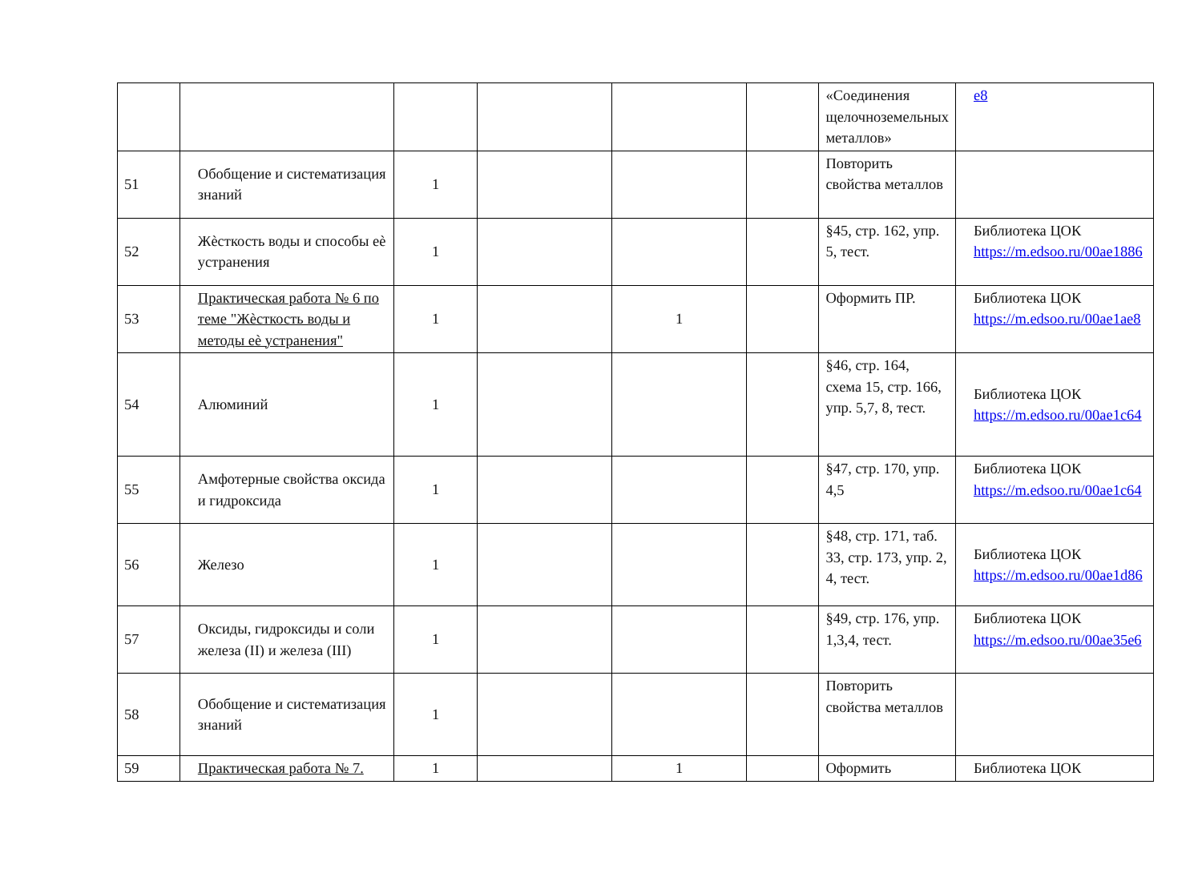| | | | | | | «Соединения щелочноземельных металлов» | e8 |
| 51 | Обобщение и систематизация знаний | 1 | | | | Повторить свойства металлов | |
| 52 | Жѐсткость воды и способы еѐ устранения | 1 | | | | §45, стр. 162, упр. 5, тест. | Библиотека ЦОК https://m.edsoo.ru/00ae1886 |
| 53 | Практическая работа № 6 по теме "Жѐсткость воды и методы еѐ устранения" | 1 | | 1 | | Оформить ПР. | Библиотека ЦОК https://m.edsoo.ru/00ae1ae8 |
| 54 | Алюминий | 1 | | | | §46, стр. 164, схема 15, стр. 166, упр. 5,7, 8, тест. | Библиотека ЦОК https://m.edsoo.ru/00ae1c64 |
| 55 | Амфотерные свойства оксида и гидроксида | 1 | | | | §47, стр. 170, упр. 4,5 | Библиотека ЦОК https://m.edsoo.ru/00ae1c64 |
| 56 | Железо | 1 | | | | §48, стр. 171, таб. 33, стр. 173, упр. 2, 4, тест. | Библиотека ЦОК https://m.edsoo.ru/00ae1d86 |
| 57 | Оксиды, гидроксиды и соли железа (II) и железа (III) | 1 | | | | §49, стр. 176, упр. 1,3,4, тест. | Библиотека ЦОК https://m.edsoo.ru/00ae35e6 |
| 58 | Обобщение и систематизация знаний | 1 | | | | Повторить свойства металлов | |
| 59 | Практическая работа № 7. | 1 | | 1 | | Оформить | Библиотека ЦОК |